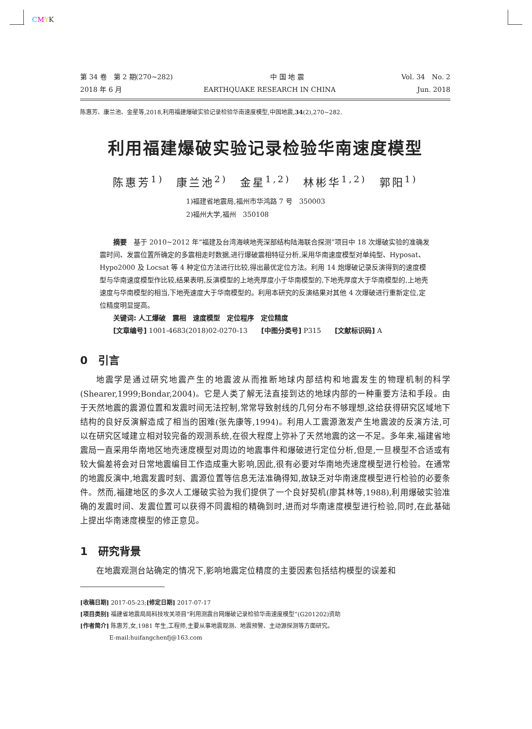CMYK
第 34 卷　第 2 期(270~282) 中 国 地 震 Vol. 34　No. 2
2018 年 6 月 EARTHQUAKE RESEARCH IN CHINA Jun. 2018
陈惠芳、康兰池、金星等,2018,利用福建爆破实验记录检验华南速度模型,中国地震,34(2),270~282.
利用福建爆破实验记录检验华南速度模型
陈惠芳<sup>1)</sup>　康兰池<sup>2)</sup>　金星<sup>1,2)</sup>　林彬华<sup>1,2)</sup>　郭阳<sup>1)</sup>
1)福建省地震局,福州市华鸿路 7 号　350003
2)福州大学,福州　350108
　　摘要　基于 2010~2012 年“福建及台湾海峡地壳深部结构陆海联合探测”项目中 18 次爆破实验的准确发震时间、发震位置所确定的多震相走时数据,进行爆破震相特征分析,采用华南速度模型对单纯型、Hyposat、Hypo2000 及 Locsat 等 4 种定位方法进行比较,得出最优定位方法。利用 14 炮爆破记录反演得到的速度模型与华南速度模型作比较,结果表明,反演模型的上地壳厚度小于华南模型的,下地壳厚度大于华南模型的,上地壳速度与华南模型的相当,下地壳速度大于华南模型的。利用本研究的反演结果对其他 4 次爆破进行重新定位,定位精度明显提高。
　　关键词: 人工爆破　震相　速度模型　定位程序　定位精度
　　[文章编号] 1001-4683(2018)02-0270-13　　[中图分类号] P315　　[文献标识码] A
0　引言
地震学是通过研究地震产生的地震波从而推断地球内部结构和地震发生的物理机制的科学(Shearer,1999;Bondar,2004)。它是人类了解无法直接到达的地球内部的一种重要方法和手段。由于天然地震的震源位置和发震时间无法控制,常常导致射线的几何分布不够理想,这给获得研究区域地下结构的良好反演解造成了相当的困难(张先康等,1994)。利用人工震源激发产生地震波的反演方法,可以在研究区域建立相对较完备的观测系统,在很大程度上弥补了天然地震的这一不足。多年来,福建省地震局一直采用华南地区地壳速度模型对周边的地震事件和爆破进行定位分析,但是,一旦模型不合适或有较大偏差将会对日常地震编目工作造成重大影响,因此,很有必要对华南地壳速度模型进行检验。在通常的地震反演中,地震发震时刻、震源位置等信息无法准确得知,故缺乏对华南速度模型进行检验的必要条件。然而,福建地区的多次人工爆破实验为我们提供了一个良好契机(廖其林等,1988),利用爆破实验准确的发震时间、发震位置可以获得不同震相的精确到时,进而对华南速度模型进行检验,同时,在此基础上提出华南速度模型的修正意见。
1　研究背景
在地震观测台站确定的情况下,影响地震定位精度的主要因素包括结构模型的误差和
[收稿日期] 2017-05-23;[修定日期] 2017-07-17
[项目类别] 福建省地震局局科技攻关项目“利用测震台网爆破记录检验华南速度模型”(G201202)资助
[作者简介] 陈惠芳,女,1981 年生,工程师,主要从事地震观测、地震预警、主动源探测等方面研究。
　　　　　E-mail:huifangchenfj@163.com